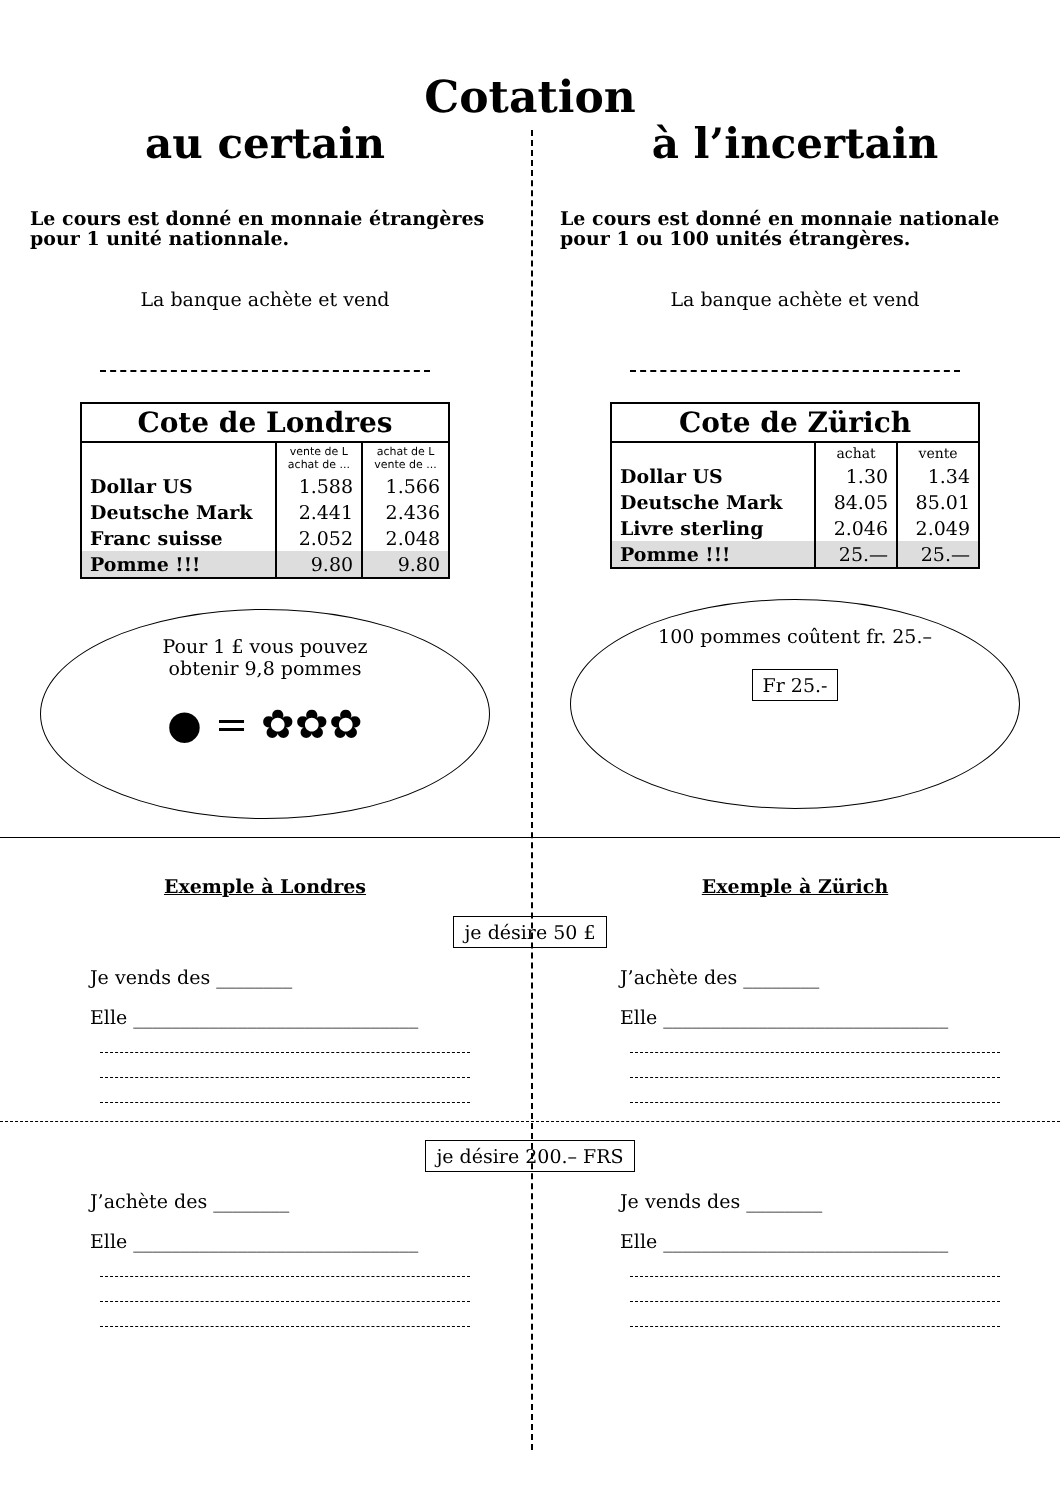Cotation
au certain
Le cours est donné en monnaie étrangères pour 1 unité nationnale.
La banque achète et vend
| Cote de Londres | | |
| --- | --- | --- |
| | vente de L achat de ... | achat de L vente de ... |
| Dollar US | 1.588 | 1.566 |
| Deutsche Mark | 2.441 | 2.436 |
| Franc suisse | 2.052 | 2.048 |
| Pomme !!! | 9.80 | 9.80 |
Pour 1 £ vous pouvez
obtenir 9,8 pommes
● = ✿✿✿
à l’incertain
Le cours est donné en monnaie nationale pour 1 ou 100 unités étrangères.
La banque achète et vend
| Cote de Zürich | | |
| --- | --- | --- |
| | achat | vente |
| Dollar US | 1.30 | 1.34 |
| Deutsche Mark | 84.05 | 85.01 |
| Livre sterling | 2.046 | 2.049 |
| Pomme !!! | 25.— | 25.— |
100 pommes coûtent fr. 25.–
Fr 25.-
Exemple à Londres Exemple à Zürich
je désire 50 £
Je vends des ________
Elle ______________________________
J’achète des ________
Elle ______________________________
je désire 200.– FRS
J’achète des ________
Elle ______________________________
Je vends des ________
Elle ______________________________